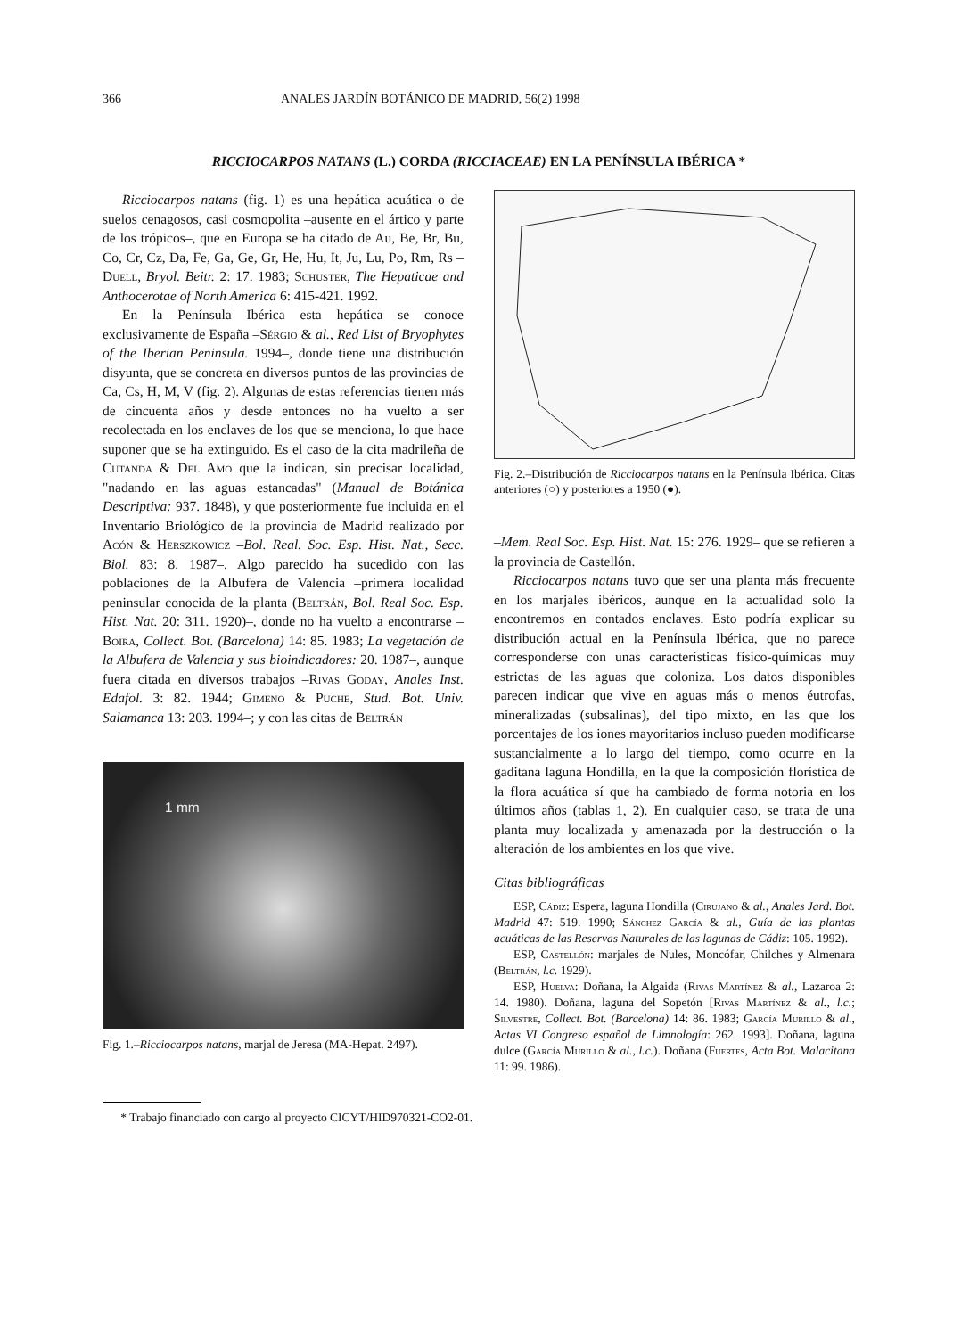366 ANALES JARDÍN BOTÁNICO DE MADRID, 56(2) 1998
RICCIOCARPOS NATANS (L.) CORDA (RICCIACEAE) EN LA PENÍNSULA IBÉRICA *
Ricciocarpos natans (fig. 1) es una hepática acuática o de suelos cenagosos, casi cosmopolita –ausente en el ártico y parte de los trópicos–, que en Europa se ha citado de Au, Be, Br, Bu, Co, Cr, Cz, Da, Fe, Ga, Ge, Gr, He, Hu, It, Ju, Lu, Po, Rm, Rs –Duell, Bryol. Beitr. 2: 17. 1983; Schuster, The Hepaticae and Anthocerotae of North America 6: 415-421. 1992.
En la Península Ibérica esta hepática se conoce exclusivamente de España –Sérgio & al., Red List of Bryophytes of the Iberian Peninsula. 1994–, donde tiene una distribución disyunta, que se concreta en diversos puntos de las provincias de Ca, Cs, H, M, V (fig. 2). Algunas de estas referencias tienen más de cincuenta años y desde entonces no ha vuelto a ser recolectada en los enclaves de los que se menciona, lo que hace suponer que se ha extinguido. Es el caso de la cita madrileña de Cutanda & Del Amo que la indican, sin precisar localidad, "nadando en las aguas estancadas" (Manual de Botánica Descriptiva: 937. 1848), y que posteriormente fue incluida en el Inventario Briológico de la provincia de Madrid realizado por Acón & Herszkowicz –Bol. Real. Soc. Esp. Hist. Nat., Secc. Biol. 83: 8. 1987–. Algo parecido ha sucedido con las poblaciones de la Albufera de Valencia –primera localidad peninsular conocida de la planta (Beltrán, Bol. Real Soc. Esp. Hist. Nat. 20: 311. 1920)–, donde no ha vuelto a encontrarse –Boira, Collect. Bot. (Barcelona) 14: 85. 1983; La vegetación de la Albufera de Valencia y sus bioindicadores: 20. 1987–, aunque fuera citada en diversos trabajos –Rivas Goday, Anales Inst. Edafol. 3: 82. 1944; Gimeno & Puche, Stud. Bot. Univ. Salamanca 13: 203. 1994–; y con las citas de Beltrán
1 mm
Fig. 1.–Ricciocarpos natans, marjal de Jeresa (MA-Hepat. 2497).
Fig. 2.–Distribución de Ricciocarpos natans en la Península Ibérica. Citas anteriores (○) y posteriores a 1950 (●).
–Mem. Real Soc. Esp. Hist. Nat. 15: 276. 1929– que se refieren a la provincia de Castellón.
Ricciocarpos natans tuvo que ser una planta más frecuente en los marjales ibéricos, aunque en la actualidad solo la encontremos en contados enclaves. Esto podría explicar su distribución actual en la Península Ibérica, que no parece corresponderse con unas características físico-químicas muy estrictas de las aguas que coloniza. Los datos disponibles parecen indicar que vive en aguas más o menos éutrofas, mineralizadas (subsalinas), del tipo mixto, en las que los porcentajes de los iones mayoritarios incluso pueden modificarse sustancialmente a lo largo del tiempo, como ocurre en la gaditana laguna Hondilla, en la que la composición florística de la flora acuática sí que ha cambiado de forma notoria en los últimos años (tablas 1, 2). En cualquier caso, se trata de una planta muy localizada y amenazada por la destrucción o la alteración de los ambientes en los que vive.
Citas bibliográficas
ESP, Cádiz: Espera, laguna Hondilla (Cirujano & al., Anales Jard. Bot. Madrid 47: 519. 1990; Sánchez García & al., Guía de las plantas acuáticas de las Reservas Naturales de las lagunas de Cádiz: 105. 1992).
ESP, Castellón: marjales de Nules, Moncófar, Chilches y Almenara (Beltrán, l.c. 1929).
ESP, Huelva: Doñana, la Algaida (Rivas Martínez & al., Lazaroa 2: 14. 1980). Doñana, laguna del Sopetón [Rivas Martínez & al., l.c.; Silvestre, Collect. Bot. (Barcelona) 14: 86. 1983; García Murillo & al., Actas VI Congreso español de Limnología: 262. 1993]. Doñana, laguna dulce (García Murillo & al., l.c.). Doñana (Fuertes, Acta Bot. Malacitana 11: 99. 1986).
* Trabajo financiado con cargo al proyecto CICYT/HID970321-CO2-01.